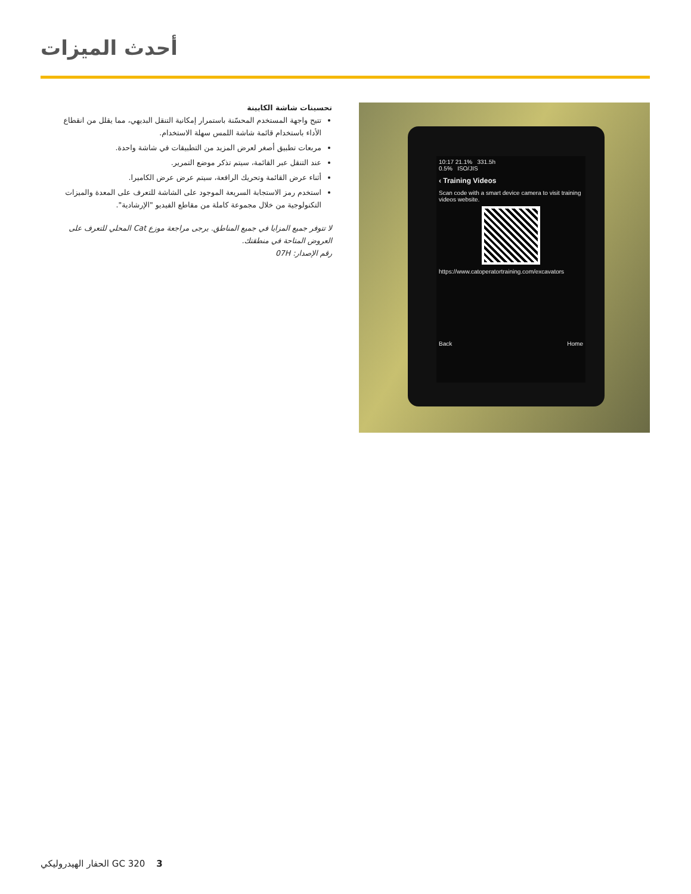أحدث الميزات
تحسينات شاشة الكابينة
تتيح واجهة المستخدم المحسّنة باستمرار إمكانية التنقل البديهي، مما يقلل من انقطاع الأداء باستخدام قائمة شاشة اللمس سهلة الاستخدام.
مربعات تطبيق أصغر لعرض المزيد من التطبيقات في شاشة واحدة.
عند التنقل عبر القائمة، سيتم تذكر موضع التمرير.
أثناء عرض القائمة وتحريك الرافعة، سيتم عرض عرض الكاميرا.
استخدم رمز الاستجابة السريعة الموجود على الشاشة للتعرف على المعدة والميزات التكنولوجية من خلال مجموعة كاملة من مقاطع الفيديو "الإرشادية".
لا تتوفر جميع المزايا في جميع المناطق. يرجى مراجعة موزع Cat المحلي للتعرف على العروض المتاحة في منطقتك.
رقم الإصدار: 07H
10:17 21.1% 331.5h
0.5% ISO/JIS
‹ Training Videos
Scan code with a smart device camera to visit training videos website.
https://www.catoperatortraining.com/excavators
Back Home
3 GC 320 الحفار الهيدروليكي